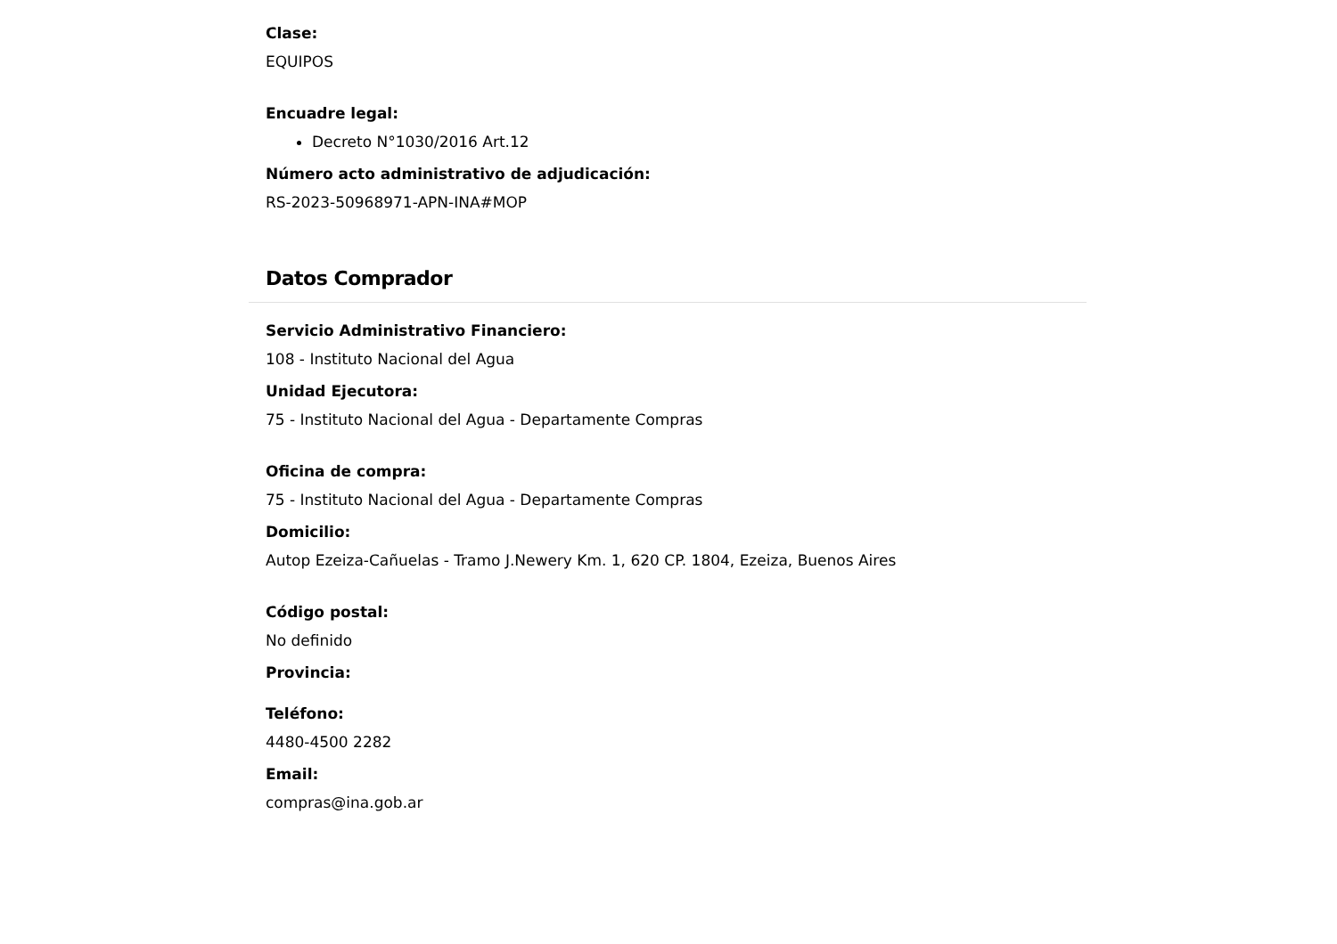Clase:
EQUIPOS
Encuadre legal:
Decreto N°1030/2016 Art.12
Número acto administrativo de adjudicación:
RS-2023-50968971-APN-INA#MOP
Datos Comprador
Servicio Administrativo Financiero:
108 - Instituto Nacional del Agua
Unidad Ejecutora:
75 - Instituto Nacional del Agua - Departamente Compras
Oficina de compra:
75 - Instituto Nacional del Agua - Departamente Compras
Domicilio:
Autop Ezeiza-Cañuelas - Tramo J.Newery Km. 1, 620 CP. 1804, Ezeiza, Buenos Aires
Código postal:
No definido
Provincia:
Teléfono:
4480-4500 2282
Email:
compras@ina.gob.ar